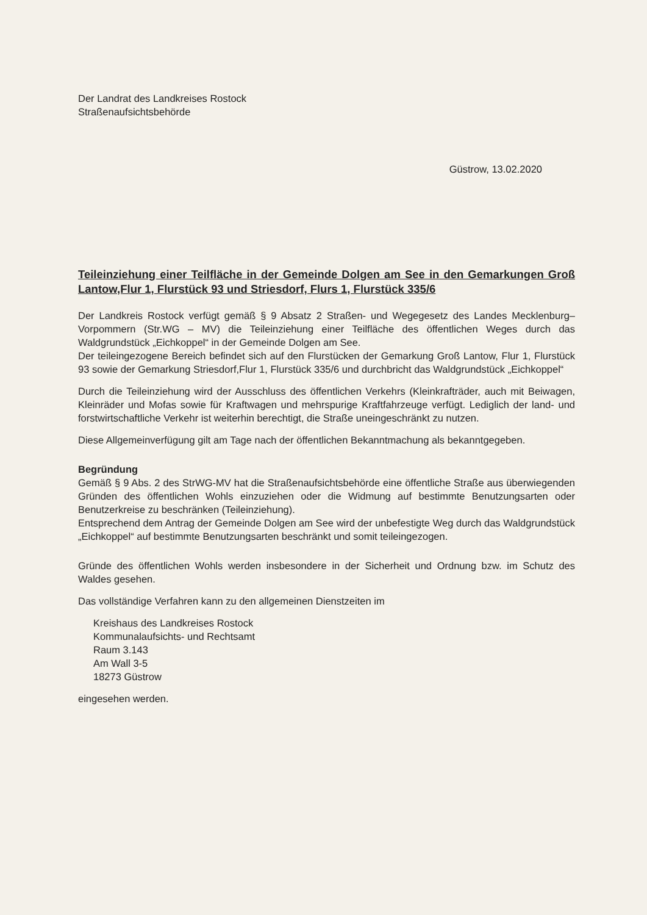Der Landrat des Landkreises Rostock
Straßenaufsichtsbehörde
Güstrow, 13.02.2020
Teileinziehung einer Teilfläche in der Gemeinde Dolgen am See in den Gemarkungen Groß Lantow,Flur 1, Flurstück 93 und Striesdorf, Flurs 1, Flurstück 335/6
Der Landkreis Rostock verfügt gemäß § 9 Absatz 2 Straßen- und Wegegesetz des Landes Mecklenburg–Vorpommern (Str.WG – MV) die Teileinziehung einer Teilfläche des öffentlichen Weges durch das Waldgrundstück „Eichkoppel“ in der Gemeinde Dolgen am See.
Der teileingezogene Bereich befindet sich auf den Flurstücken der Gemarkung Groß Lantow, Flur 1, Flurstück 93 sowie der Gemarkung Striesdorf,Flur 1, Flurstück 335/6 und durchbricht das Waldgrundstück „Eichkoppel“
Durch die Teileinziehung wird der Ausschluss des öffentlichen Verkehrs (Kleinkrafträder, auch mit Beiwagen, Kleinräder und Mofas sowie für Kraftwagen und mehrspurige Kraftfahrzeuge verfügt. Lediglich der land- und forstwirtschaftliche Verkehr ist weiterhin berechtigt, die Straße uneingeschränkt zu nutzen.
Diese Allgemeinverfügung gilt am Tage nach der öffentlichen Bekanntmachung als bekanntgegeben.
Begründung
Gemäß § 9 Abs. 2 des StrWG-MV hat die Straßenaufsichtsbehörde eine öffentliche Straße aus überwiegenden Gründen des öffentlichen Wohls einzuziehen oder die Widmung auf bestimmte Benutzungsarten oder Benutzerkreise zu beschränken (Teileinziehung).
Entsprechend dem Antrag der Gemeinde Dolgen am See wird der unbefestigte Weg durch das Waldgrundstück „Eichkoppel“ auf bestimmte Benutzungsarten beschränkt und somit teileingezogen.
Gründe des öffentlichen Wohls werden insbesondere in der Sicherheit und Ordnung bzw. im Schutz des Waldes gesehen.
Das vollständige Verfahren kann zu den allgemeinen Dienstzeiten im
Kreishaus des Landkreises Rostock
Kommunalaufsichts- und Rechtsamt
Raum 3.143
Am Wall 3-5
18273 Güstrow
eingesehen werden.